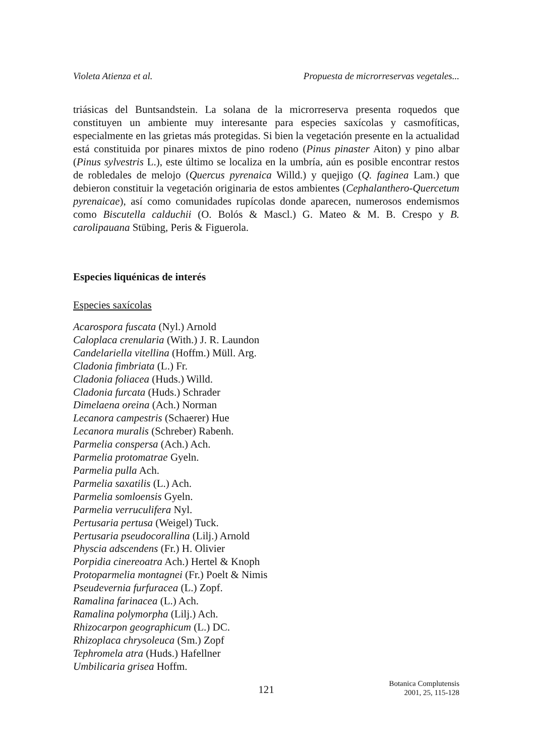Violeta Atienza et al. Propuesta de microrreservas vegetales...
triásicas del Buntsandstein. La solana de la microrreserva presenta roquedos que constituyen un ambiente muy interesante para especies saxícolas y casmofíticas, especialmente en las grietas más protegidas. Si bien la vegetación presente en la actualidad está constituida por pinares mixtos de pino rodeno (Pinus pinaster Aiton) y pino albar (Pinus sylvestris L.), este último se localiza en la umbría, aún es posible encontrar restos de robledales de melojo (Quercus pyrenaica Willd.) y quejigo (Q. faginea Lam.) que debieron constituir la vegetación originaria de estos ambientes (Cephalanthero-Quercetum pyrenaicae), así como comunidades rupí­colas donde aparecen, numerosos endemismos como Biscutella calduchii (O. Bolós & Mascl.) G. Mateo & M. B. Crespo y B. carolipauana Stübing, Peris & Fi­gue­rola.
Especies liquénicas de interés
Especies saxícolas
Acarospora fuscata (Nyl.) Arnold
Caloplaca crenularia (With.) J. R. Laundon
Candelariella vitellina (Hoffm.) Müll. Arg.
Cladonia fimbriata (L.) Fr.
Cladonia foliacea (Huds.) Willd.
Cladonia furcata (Huds.) Schrader
Dimelaena oreina (Ach.) Norman
Lecanora campestris (Schaerer) Hue
Lecanora muralis (Schreber) Rabenh.
Parmelia conspersa (Ach.) Ach.
Parmelia protomatrae Gyeln.
Parmelia pulla Ach.
Parmelia saxatilis (L.) Ach.
Parmelia somloensis Gyeln.
Parmelia verruculifera Nyl.
Pertusaria pertusa (Weigel) Tuck.
Pertusaria pseudocorallina (Lilj.) Arnold
Physcia adscendens (Fr.) H. Olivier
Porpidia cinereoatra Ach.) Hertel & Knoph
Protoparmelia montagnei (Fr.) Poelt & Nimis
Pseudevernia furfuracea (L.) Zopf.
Ramalina farinacea (L.) Ach.
Ramalina polymorpha (Lilj.) Ach.
Rhizocarpon geographicum (L.) DC.
Rhizoplaca chrysoleuca (Sm.) Zopf
Tephromela atra (Huds.) Hafellner
Umbilicaria grisea Hoffm.
121 Botanica Complutensis
2001, 25, 115-128